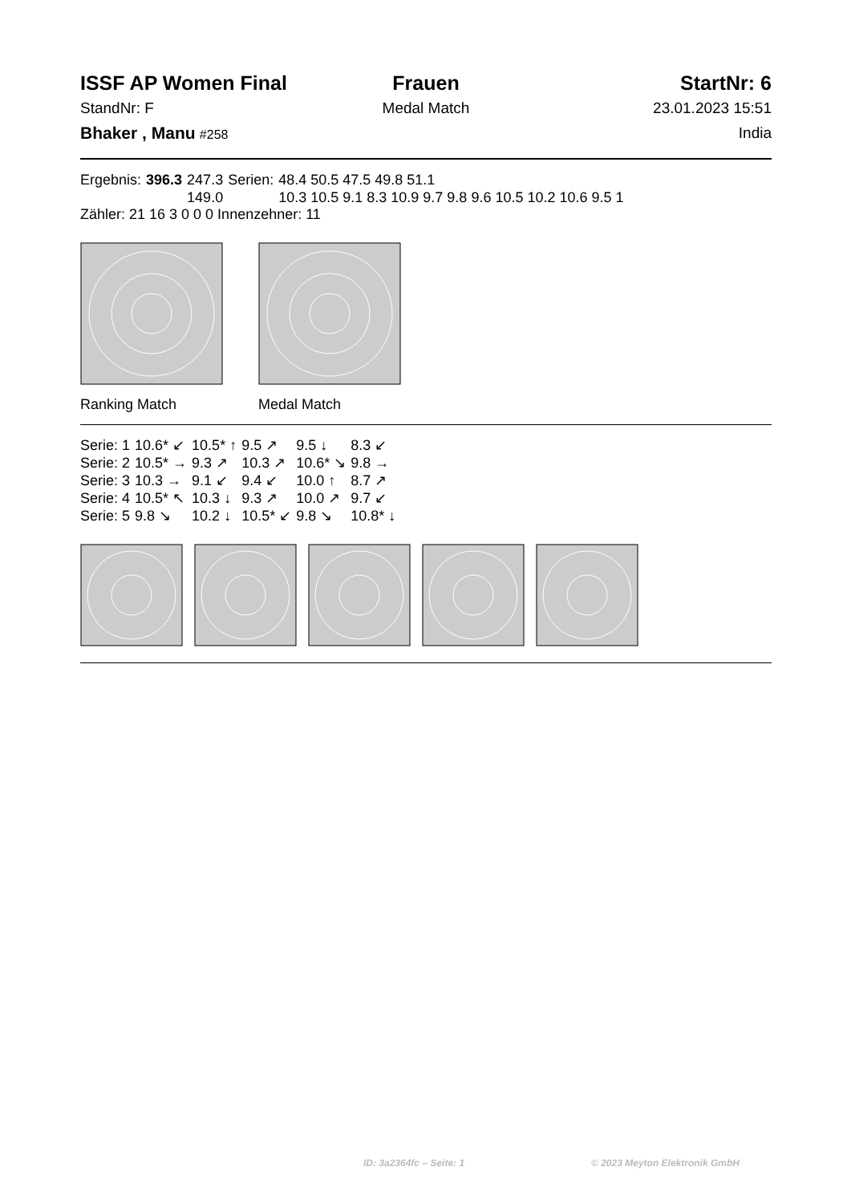ISSF AP Women Final
Frauen
StartNr: 6
StandNr: F
Medal Match
23.01.2023 15:51
Bhaker , Manu #258
India
| Ergebnis: | 396.3 | 247.3 | Serien: | 48.4 50.5 47.5 49.8 51.1 |
| | | 149.0 | | 10.3 10.5 9.1 8.3 10.9 9.7 9.8 9.6 10.5 10.2 10.6 9.5 1 |
Zähler: 21 16 3 0 0 0 Innenzehner: 11
Ranking Match Medal Match
| Serie: 1 | 10.6* ↙ | 10.5* ↑ | 9.5 ↗ | 9.5 ↓ | 8.3 ↙ |
| Serie: 2 | 10.5* → | 9.3 ↗ | 10.3 ↗ | 10.6* ↘ | 9.8 → |
| Serie: 3 | 10.3 → | 9.1 ↙ | 9.4 ↙ | 10.0 ↑ | 8.7 ↗ |
| Serie: 4 | 10.5* ↖ | 10.3 ↓ | 9.3 ↗ | 10.0 ↗ | 9.7 ↙ |
| Serie: 5 | 9.8 ↘ | 10.2 ↓ | 10.5* ↙ | 9.8 ↘ | 10.8* ↓ |
ID: 3a2364fc – Seite: 1 © 2023 Meyton Elektronik GmbH